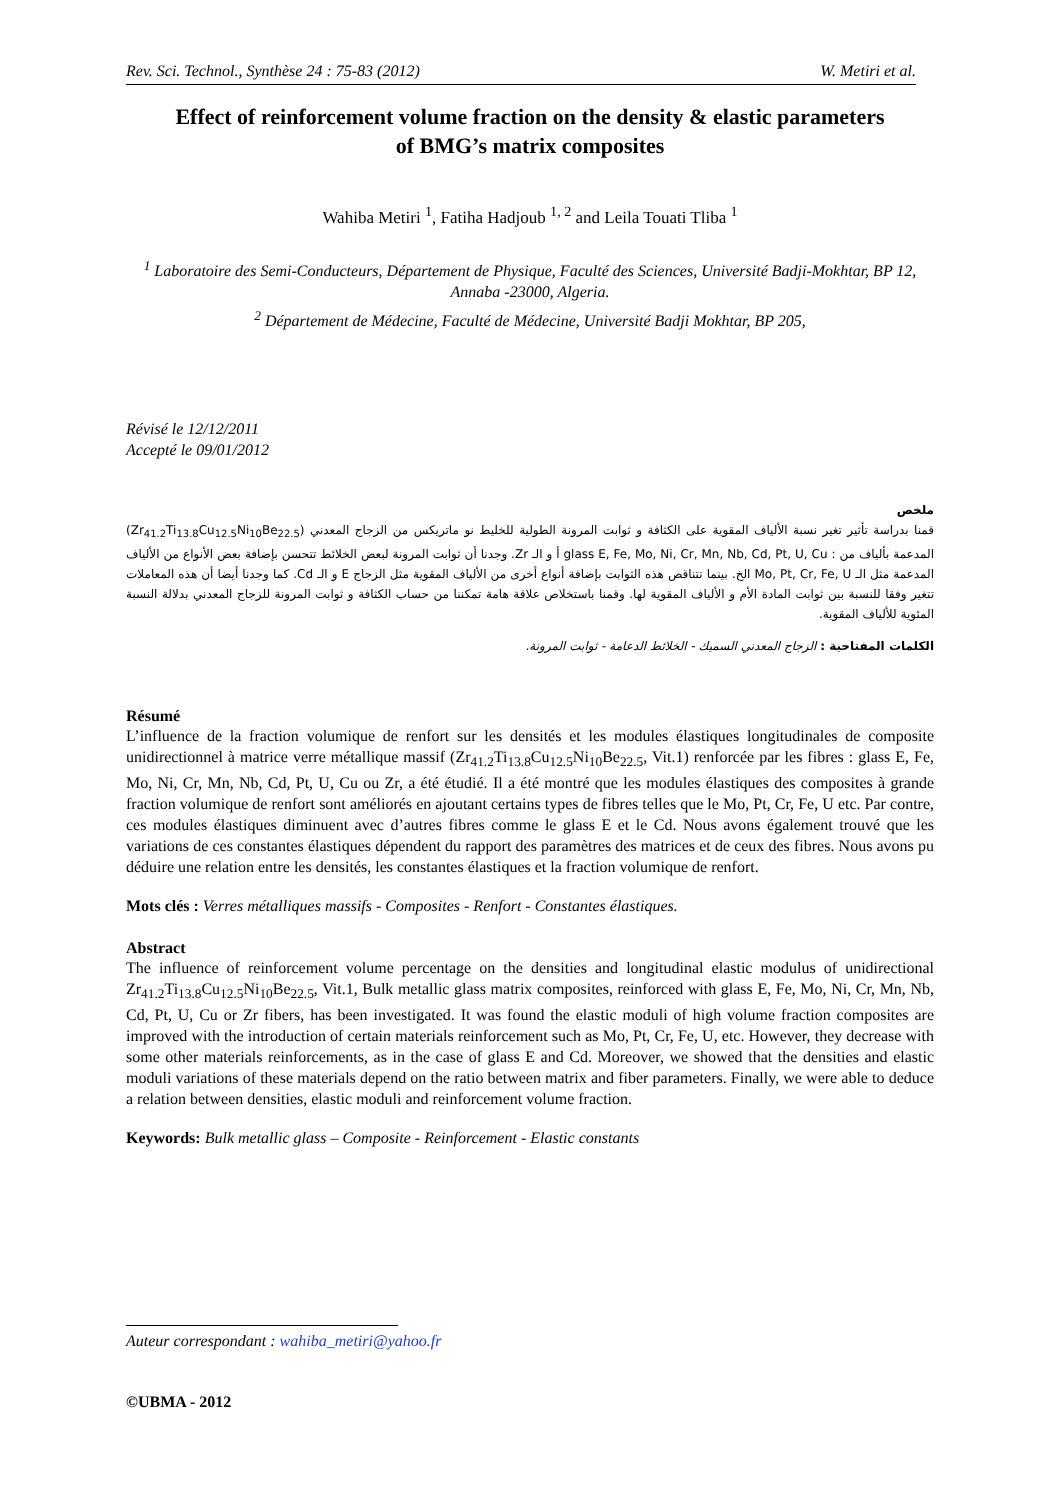Rev. Sci. Technol., Synthèse 24 : 75-83 (2012) W. Metiri et al.
Effect of reinforcement volume fraction on the density & elastic parameters
of BMG’s matrix composites
Wahiba Metiri <sup>1</sup>, Fatiha Hadjoub <sup>1, 2</sup> and Leila Touati Tliba <sup>1</sup>
<sup>1</sup> Laboratoire des Semi-Conducteurs, Département de Physique, Faculté des Sciences, Université Badji-Mokhtar, BP 12, Annaba -23000, Algeria.
<sup>2</sup> Département de Médecine, Faculté de Médecine, Université Badji Mokhtar, BP 205,
Révisé le 12/12/2011
Accepté le 09/01/2012
ملخص
قمنا بدراسة تأثير تغير نسبة الألياف المقوية على الكثافة و ثوابت المرونة الطولية للخليط نو ماتريكس من الزجاج المعدني (Zr<sub>41.2</sub>Ti<sub>13.8</sub>Cu<sub>12.5</sub>Ni<sub>10</sub>Be<sub>22.5</sub>) المدعمة بألياف من : glass E, Fe, Mo, Ni, Cr, Mn, Nb, Cd, Pt, U, Cu أ و الـ Zr. وجدنا أن ثوابت المرونة لبعض الخلائط تتحسن بإضافة بعض الأنواع من الألياف المدعمة مثل الـ Mo, Pt, Cr, Fe, U الخ. بينما تتناقص هذه الثوابت بإضافة أنواع أخرى من الألياف المقوية مثل الزجاج E و الـ Cd. كما وجدنا أيضا أن هذه المعاملات تتغير وفقا للنسبة بين ثوابت المادة الأم و الألياف المقوية لها. وقمنا باستخلاص علاقة هامة تمكننا من حساب الكثافة و ثوابت المرونة للزجاج المعدني بدلالة النسبة المئوية للألياف المقوية.
الكلمات المفتاحية : الزجاج المعدني السميك - الخلائط الدعامة - ثوابت المرونة.
Résumé
L’influence de la fraction volumique de renfort sur les densités et les modules élastiques longitudinales de composite unidirectionnel à matrice verre métallique massif (Zr<sub>41.2</sub>Ti<sub>13.8</sub>Cu<sub>12.5</sub>Ni<sub>10</sub>Be<sub>22.5</sub>, Vit.1) renforcée par les fibres : glass E, Fe, Mo, Ni, Cr, Mn, Nb, Cd, Pt, U, Cu ou Zr, a été étudié. Il a été montré que les modules élastiques des composites à grande fraction volumique de renfort sont améliorés en ajoutant certains types de fibres telles que le Mo, Pt, Cr, Fe, U etc. Par contre, ces modules élastiques diminuent avec d’autres fibres comme le glass E et le Cd. Nous avons également trouvé que les variations de ces constantes élastiques dépendent du rapport des paramètres des matrices et de ceux des fibres. Nous avons pu déduire une relation entre les densités, les constantes élastiques et la fraction volumique de renfort.
Mots clés : Verres métalliques massifs - Composites - Renfort - Constantes élastiques.
Abstract
The influence of reinforcement volume percentage on the densities and longitudinal elastic modulus of unidirectional Zr<sub>41.2</sub>Ti<sub>13.8</sub>Cu<sub>12.5</sub>Ni<sub>10</sub>Be<sub>22.5</sub>, Vit.1, Bulk metallic glass matrix composites, reinforced with glass E, Fe, Mo, Ni, Cr, Mn, Nb, Cd, Pt, U, Cu or Zr fibers, has been investigated. It was found the elastic moduli of high volume fraction composites are improved with the introduction of certain materials reinforcement such as Mo, Pt, Cr, Fe, U, etc. However, they decrease with some other materials reinforcements, as in the case of glass E and Cd. Moreover, we showed that the densities and elastic moduli variations of these materials depend on the ratio between matrix and fiber parameters. Finally, we were able to deduce a relation between densities, elastic moduli and reinforcement volume fraction.
Keywords: Bulk metallic glass – Composite - Reinforcement - Elastic constants
Auteur correspondant : wahiba_metiri@yahoo.fr
©UBMA - 2012